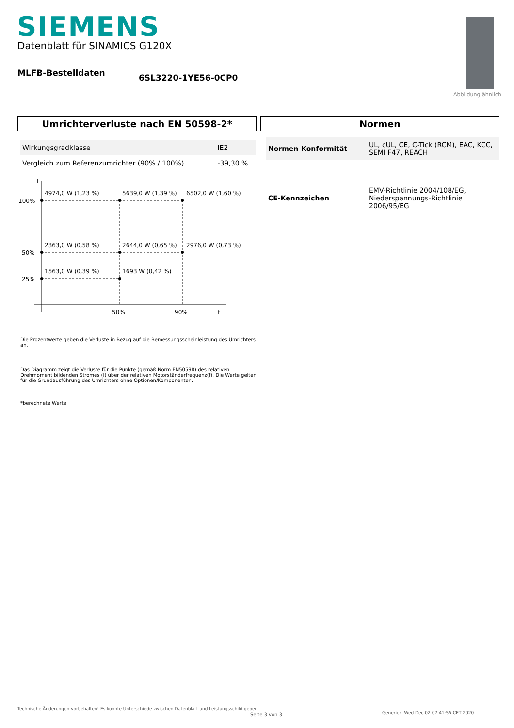SIEMENS
Datenblatt für SINAMICS G120X
MLFB-Bestelldaten 6SL3220-1YE56-0CP0
Abbildung ähnlich
Umrichterverluste nach EN 50598-2*
| Wirkungsgradklasse | IE2 |
| Vergleich zum Referenzumrichter (90% / 100%) | -39,30 % |
I
100%
50%
25%
4974,0 W (1,23 %)
5639,0 W (1,39 %)
6502,0 W (1,60 %)
2363,0 W (0,58 %)
2644,0 W (0,65 %)
2976,0 W (0,73 %)
1563,0 W (0,39 %)
1693 W (0,42 %)
50%
90%
f
Die Prozentwerte geben die Verluste in Bezug auf die Bemessungsscheinleistung des Umrichters an.
Das Diagramm zeigt die Verluste für die Punkte (gemäß Norm EN50598) des relativen Drehmoment bildenden Stromes (I) über der relativen Motorständerfrequenz(f). Die Werte gelten für die Grundausführung des Umrichters ohne Optionen/Komponenten.
*berechnete Werte
Normen
| Normen-Konformität | UL, cUL, CE, C-Tick (RCM), EAC, KCC, SEMI F47, REACH |
| CE-Kennzeichen | EMV-Richtlinie 2004/108/EG, Niederspannungs-Richtlinie 2006/95/EG |
Technische Änderungen vorbehalten! Es könnte Unterschiede zwischen Datenblatt und Leistungsschild geben.
Seite 3 von 3
Generiert Wed Dec 02 07:41:55 CET 2020